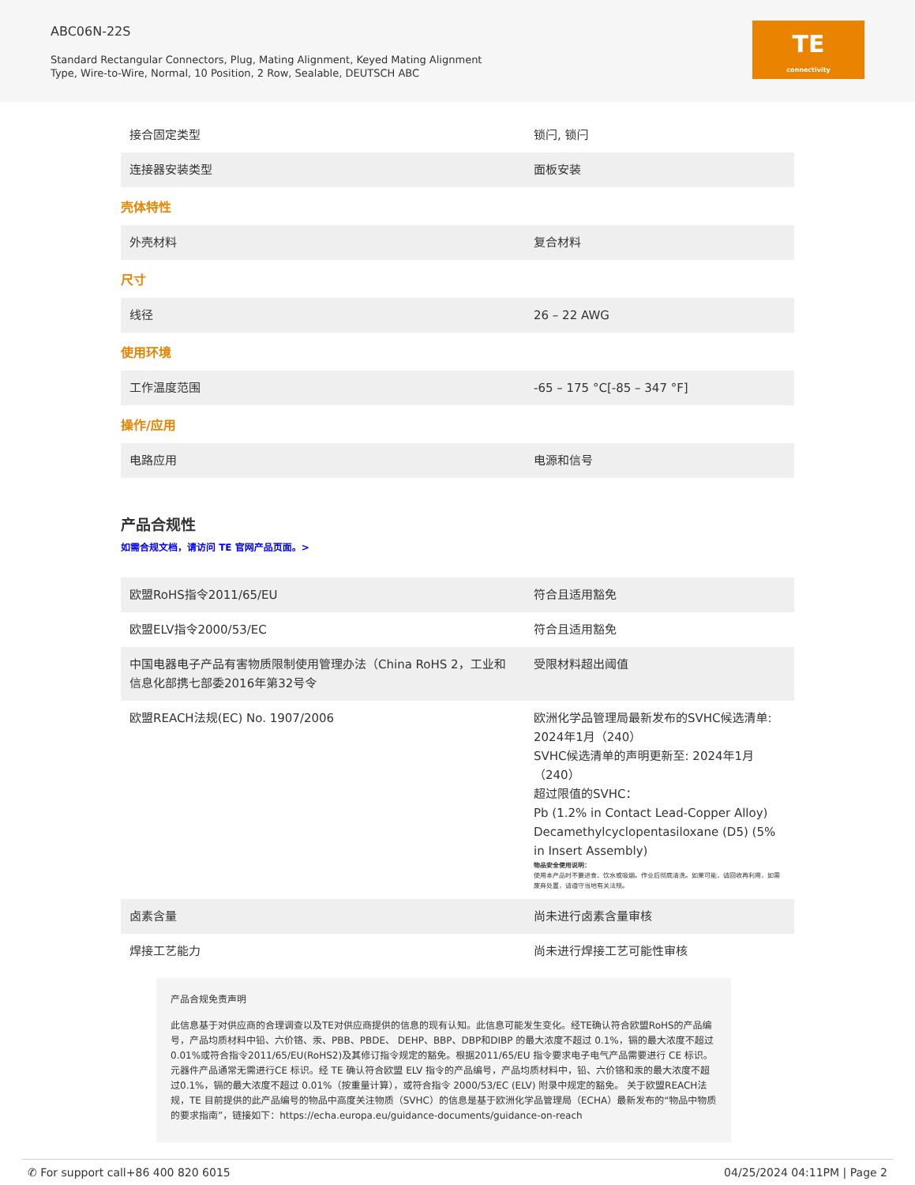ABC06N-22S
Standard Rectangular Connectors, Plug, Mating Alignment, Keyed Mating Alignment
Type, Wire-to-Wire, Normal, 10 Position, 2 Row, Sealable, DEUTSCH ABC
TE
connectivity
| 接合固定类型 | 锁闩, 锁闩 |
| 连接器安装类型 | 面板安装 |
壳体特性
| 外壳材料 | 复合材料 |
尺寸
| 线径 | 26 – 22 AWG |
使用环境
| 工作温度范围 | -65 – 175 °C[-85 – 347 °F] |
操作/应用
| 电路应用 | 电源和信号 |
产品合规性
如需合规文档，请访问 TE 官网产品页面。>
| 欧盟RoHS指令2011/65/EU | 符合且适用豁免 |
| 欧盟ELV指令2000/53/EC | 符合且适用豁免 |
| 中国电器电子产品有害物质限制使用管理办法（China RoHS 2，工业和信息化部携七部委2016年第32号令 | 受限材料超出阈值 |
| 欧盟REACH法规(EC) No. 1907/2006 | 欧洲化学品管理局最新发布的SVHC候选清单: 2024年1月（240） SVHC候选清单的声明更新至: 2024年1月（240） 超过限值的SVHC： Pb (1.2% in Contact Lead-Copper Alloy) Decamethylcyclopentasiloxane (D5) (5% in Insert Assembly) 物品安全使用说明： 使用本产品时不要进食、饮水或吸烟。作业后彻底清洗。如果可能，请回收再利用，如需废弃处置，请遵守当地有关法规。 |
| 卤素含量 | 尚未进行卤素含量审核 |
| 焊接工艺能力 | 尚未进行焊接工艺可能性审核 |
产品合规免责声明
此信息基于对供应商的合理调查以及TE对供应商提供的信息的现有认知。此信息可能发生变化。经TE确认符合欧盟RoHS的产品编号，产品均质材料中铅、六价铬、汞、PBB、PBDE、 DEHP、BBP、DBP和DIBP 的最大浓度不超过 0.1%，镉的最大浓度不超过 0.01%或符合指令2011/65/EU(RoHS2)及其修订指令规定的豁免。根据2011/65/EU 指令要求电子电气产品需要进行 CE 标识。元器件产品通常无需进行CE 标识。经 TE 确认符合欧盟 ELV 指令的产品编号，产品均质材料中，铅、六价铬和汞的最大浓度不超过0.1%，镉的最大浓度不超过 0.01%（按重量计算），或符合指令 2000/53/EC (ELV) 附录中规定的豁免。 关于欧盟REACH法规，TE 目前提供的此产品编号的物品中高度关注物质（SVHC）的信息是基于欧洲化学品管理局（ECHA）最新发布的“物品中物质的要求指南”，链接如下：https://echa.europa.eu/guidance-documents/guidance-on-reach
✆ For support call+86 400 820 6015 04/25/2024 04:11PM | Page 2